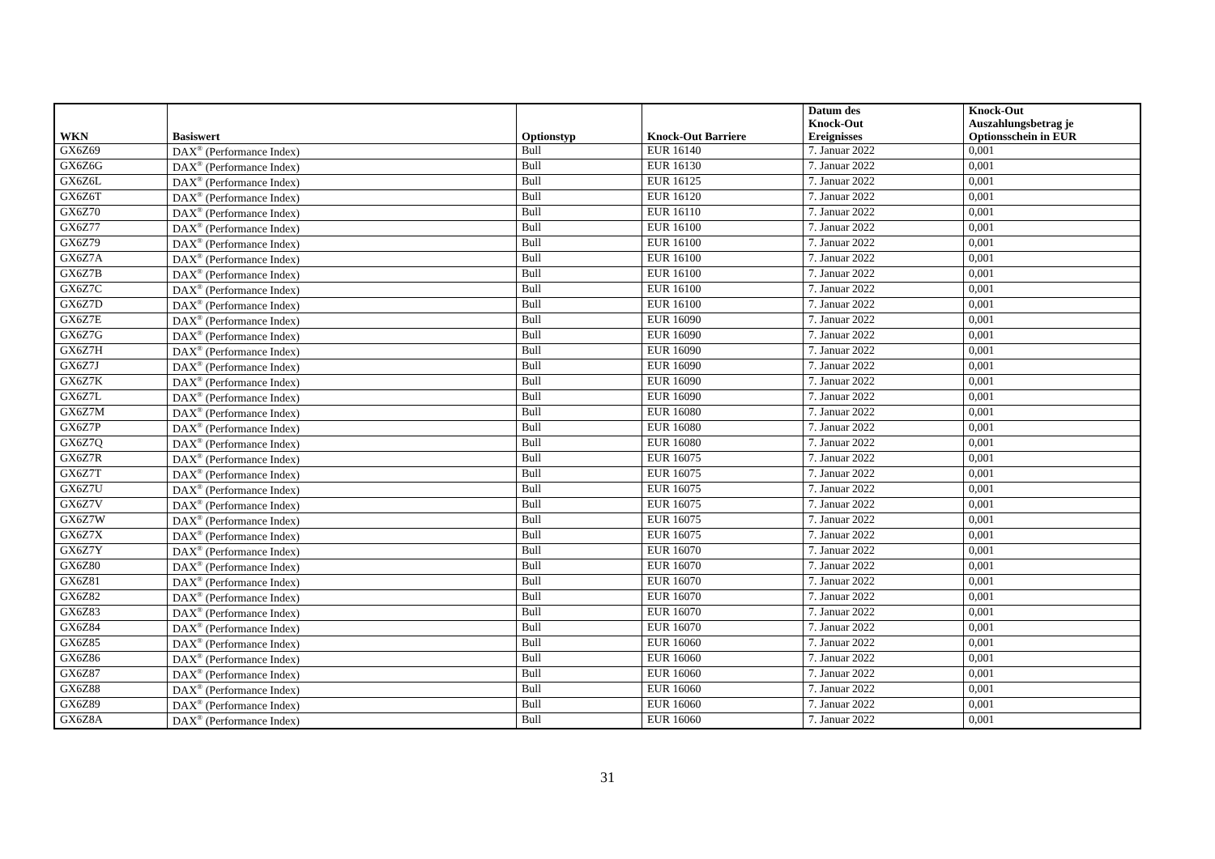| WKN | Basiswert | Optionstyp | Knock-Out Barriere | Datum des Knock-Out Ereignisses | Knock-Out Auszahlungsbetrag je Optionsschein in EUR |
| --- | --- | --- | --- | --- | --- |
| GX6Z69 | DAX<sup>®</sup> (Performance Index) | Bull | EUR 16140 | 7. Januar 2022 | 0,001 |
| GX6Z6G | DAX<sup>®</sup> (Performance Index) | Bull | EUR 16130 | 7. Januar 2022 | 0,001 |
| GX6Z6L | DAX<sup>®</sup> (Performance Index) | Bull | EUR 16125 | 7. Januar 2022 | 0,001 |
| GX6Z6T | DAX<sup>®</sup> (Performance Index) | Bull | EUR 16120 | 7. Januar 2022 | 0,001 |
| GX6Z70 | DAX<sup>®</sup> (Performance Index) | Bull | EUR 16110 | 7. Januar 2022 | 0,001 |
| GX6Z77 | DAX<sup>®</sup> (Performance Index) | Bull | EUR 16100 | 7. Januar 2022 | 0,001 |
| GX6Z79 | DAX<sup>®</sup> (Performance Index) | Bull | EUR 16100 | 7. Januar 2022 | 0,001 |
| GX6Z7A | DAX<sup>®</sup> (Performance Index) | Bull | EUR 16100 | 7. Januar 2022 | 0,001 |
| GX6Z7B | DAX<sup>®</sup> (Performance Index) | Bull | EUR 16100 | 7. Januar 2022 | 0,001 |
| GX6Z7C | DAX<sup>®</sup> (Performance Index) | Bull | EUR 16100 | 7. Januar 2022 | 0,001 |
| GX6Z7D | DAX<sup>®</sup> (Performance Index) | Bull | EUR 16100 | 7. Januar 2022 | 0,001 |
| GX6Z7E | DAX<sup>®</sup> (Performance Index) | Bull | EUR 16090 | 7. Januar 2022 | 0,001 |
| GX6Z7G | DAX<sup>®</sup> (Performance Index) | Bull | EUR 16090 | 7. Januar 2022 | 0,001 |
| GX6Z7H | DAX<sup>®</sup> (Performance Index) | Bull | EUR 16090 | 7. Januar 2022 | 0,001 |
| GX6Z7J | DAX<sup>®</sup> (Performance Index) | Bull | EUR 16090 | 7. Januar 2022 | 0,001 |
| GX6Z7K | DAX<sup>®</sup> (Performance Index) | Bull | EUR 16090 | 7. Januar 2022 | 0,001 |
| GX6Z7L | DAX<sup>®</sup> (Performance Index) | Bull | EUR 16090 | 7. Januar 2022 | 0,001 |
| GX6Z7M | DAX<sup>®</sup> (Performance Index) | Bull | EUR 16080 | 7. Januar 2022 | 0,001 |
| GX6Z7P | DAX<sup>®</sup> (Performance Index) | Bull | EUR 16080 | 7. Januar 2022 | 0,001 |
| GX6Z7Q | DAX<sup>®</sup> (Performance Index) | Bull | EUR 16080 | 7. Januar 2022 | 0,001 |
| GX6Z7R | DAX<sup>®</sup> (Performance Index) | Bull | EUR 16075 | 7. Januar 2022 | 0,001 |
| GX6Z7T | DAX<sup>®</sup> (Performance Index) | Bull | EUR 16075 | 7. Januar 2022 | 0,001 |
| GX6Z7U | DAX<sup>®</sup> (Performance Index) | Bull | EUR 16075 | 7. Januar 2022 | 0,001 |
| GX6Z7V | DAX<sup>®</sup> (Performance Index) | Bull | EUR 16075 | 7. Januar 2022 | 0,001 |
| GX6Z7W | DAX<sup>®</sup> (Performance Index) | Bull | EUR 16075 | 7. Januar 2022 | 0,001 |
| GX6Z7X | DAX<sup>®</sup> (Performance Index) | Bull | EUR 16075 | 7. Januar 2022 | 0,001 |
| GX6Z7Y | DAX<sup>®</sup> (Performance Index) | Bull | EUR 16070 | 7. Januar 2022 | 0,001 |
| GX6Z80 | DAX<sup>®</sup> (Performance Index) | Bull | EUR 16070 | 7. Januar 2022 | 0,001 |
| GX6Z81 | DAX<sup>®</sup> (Performance Index) | Bull | EUR 16070 | 7. Januar 2022 | 0,001 |
| GX6Z82 | DAX<sup>®</sup> (Performance Index) | Bull | EUR 16070 | 7. Januar 2022 | 0,001 |
| GX6Z83 | DAX<sup>®</sup> (Performance Index) | Bull | EUR 16070 | 7. Januar 2022 | 0,001 |
| GX6Z84 | DAX<sup>®</sup> (Performance Index) | Bull | EUR 16070 | 7. Januar 2022 | 0,001 |
| GX6Z85 | DAX<sup>®</sup> (Performance Index) | Bull | EUR 16060 | 7. Januar 2022 | 0,001 |
| GX6Z86 | DAX<sup>®</sup> (Performance Index) | Bull | EUR 16060 | 7. Januar 2022 | 0,001 |
| GX6Z87 | DAX<sup>®</sup> (Performance Index) | Bull | EUR 16060 | 7. Januar 2022 | 0,001 |
| GX6Z88 | DAX<sup>®</sup> (Performance Index) | Bull | EUR 16060 | 7. Januar 2022 | 0,001 |
| GX6Z89 | DAX<sup>®</sup> (Performance Index) | Bull | EUR 16060 | 7. Januar 2022 | 0,001 |
| GX6Z8A | DAX<sup>®</sup> (Performance Index) | Bull | EUR 16060 | 7. Januar 2022 | 0,001 |
31